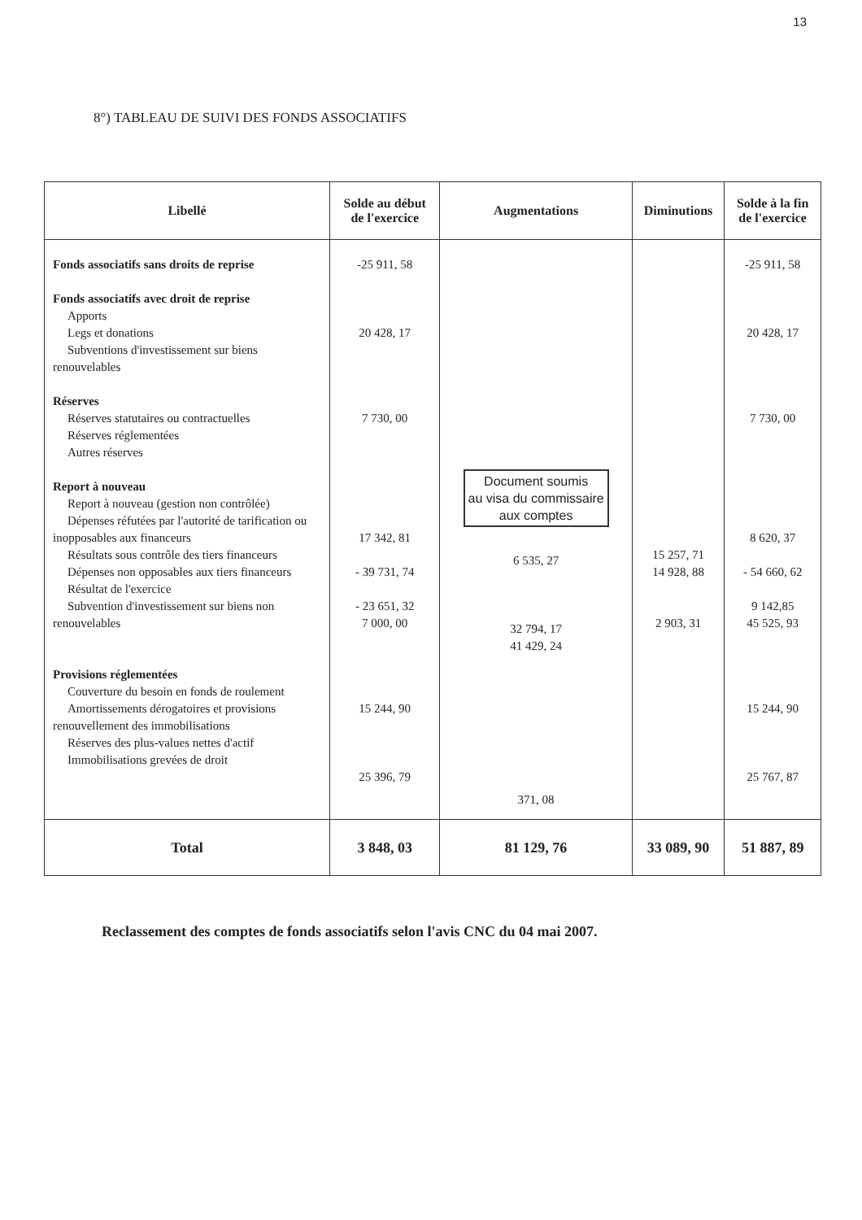13
8°) TABLEAU DE SUIVI DES FONDS ASSOCIATIFS
| Libellé | Solde au début de l'exercice | Augmentations | Diminutions | Solde à la fin de l'exercice |
| --- | --- | --- | --- | --- |
| Fonds associatifs sans droits de reprise Fonds associatifs avec droit de reprise Apports Legs et donations Subventions d'investissement sur biens renouvelables Réserves Réserves statutaires ou contractuelles Réserves réglementées Autres réserves Report à nouveau Report à nouveau (gestion non contrôlée) Dépenses réfutées par l'autorité de tarification ou inopposables aux financeurs Résultats sous contrôle des tiers financeurs Dépenses non opposables aux tiers financeurs Résultat de l'exercice Subvention d'investissement sur biens non renouvelables Provisions réglementées Couverture du besoin en fonds de roulement Amortissements dérogatoires et provisions renouvellement des immobilisations Réserves des plus-values nettes d'actif Immobilisations grevées de droit | -25 911, 58 20 428, 17 7 730, 00 17 342, 81 - 39 731, 74 - 23 651, 32 7 000, 00 15 244, 90 25 396, 79 | Document soumis au visa du commissaire aux comptes 6 535, 27 32 794, 17 41 429, 24 371, 08 | 15 257, 71 14 928, 88 2 903, 31 | -25 911, 58 20 428, 17 7 730, 00 8 620, 37 - 54 660, 62 9 142,85 45 525, 93 15 244, 90 25 767, 87 |
| Total | 3 848, 03 | 81 129, 76 | 33 089, 90 | 51 887, 89 |
Reclassement des comptes de fonds associatifs selon l'avis CNC du 04 mai 2007.